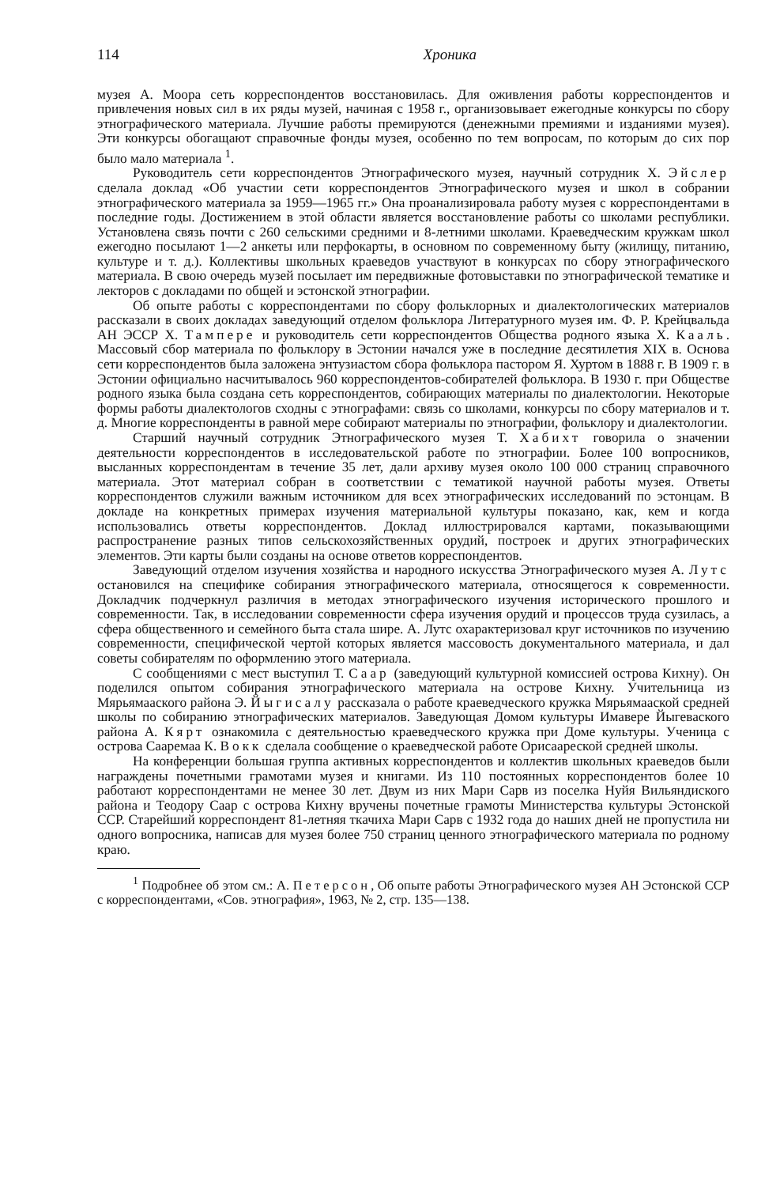114 Хроника
музея А. Моора сеть корреспондентов восстановилась. Для оживления работы корреспондентов и привлечения новых сил в их ряды музей, начиная с 1958 г., организовывает ежегодные конкурсы по сбору этнографического материала. Лучшие работы премируются (денежными премиями и изданиями музея). Эти конкурсы обогащают справочные фонды музея, особенно по тем вопросам, по которым до сих пор было мало материала <sup>1</sup>.
Руководитель сети корреспондентов Этнографического музея, научный сотрудник X. Эйслер сделала доклад «Об участии сети корреспондентов Этнографического музея и школ в собрании этнографического материала за 1959—1965 гг.» Она проанализировала работу музея с корреспондентами в последние годы. Достижением в этой области является восстановление работы со школами республики. Установлена связь почти с 260 сельскими средними и 8-летними школами. Краеведческим кружкам школ ежегодно посылают 1—2 анкеты или перфокарты, в основном по современному быту (жилищу, питанию, культуре и т. д.). Коллективы школьных краеведов участвуют в конкурсах по сбору этнографического материала. В свою очередь музей посылает им передвижные фотовыставки по этнографической тематике и лекторов с докладами по общей и эстонской этнографии.
Об опыте работы с корреспондентами по сбору фольклорных и диалектологических материалов рассказали в своих докладах заведующий отделом фольклора Литературного музея им. Ф. Р. Крейцвальда АН ЭССР X. Тампере и руководитель сети корреспондентов Общества родного языка X. Кааль. Массовый сбор материала по фольклору в Эстонии начался уже в последние десятилетия XIX в. Основа сети корреспондентов была заложена энтузиастом сбора фольклора пастором Я. Хуртом в 1888 г. В 1909 г. в Эстонии официально насчитывалось 960 корреспондентов-собирателей фольклора. В 1930 г. при Обществе родного языка была создана сеть корреспондентов, собирающих материалы по диалектологии. Некоторые формы работы диалектологов сходны с этнографами: связь со школами, конкурсы по сбору материалов и т. д. Многие корреспонденты в равной мере собирают материалы по этнографии, фольклору и диалектологии.
Старший научный сотрудник Этнографического музея Т. Хабихт говорила о значении деятельности корреспондентов в исследовательской работе по этнографии. Более 100 вопросников, высланных корреспондентам в течение 35 лет, дали архиву музея около 100 000 страниц справочного материала. Этот материал собран в соответствии с тематикой научной работы музея. Ответы корреспондентов служили важным источником для всех этнографических исследований по эстонцам. В докладе на конкретных примерах изучения материальной культуры показано, как, кем и когда использовались ответы корреспондентов. Доклад иллюстрировался картами, показывающими распространение разных типов сельскохозяйственных орудий, построек и других этнографических элементов. Эти карты были созданы на основе ответов корреспондентов.
Заведующий отделом изучения хозяйства и народного искусства Этнографического музея А. Лутс остановился на специфике собирания этнографического материала, относящегося к современности. Докладчик подчеркнул различия в методах этнографического изучения исторического прошлого и современности. Так, в исследовании современности сфера изучения орудий и процессов труда сузилась, а сфера общественного и семейного быта стала шире. А. Лутс охарактеризовал круг источников по изучению современности, специфической чертой которых является массовость документального материала, и дал советы собирателям по оформлению этого материала.
С сообщениями с мест выступил Т. Саар (заведующий культурной комиссией острова Кихну). Он поделился опытом собирания этнографического материала на острове Кихну. Учительница из Мярьямааского района Э. Йыгисалу рассказала о работе краеведческого кружка Мярьямааской средней школы по собиранию этнографических материалов. Заведующая Домом культуры Имавере Йыгеваского района А. Кярт ознакомила с деятельностью краеведческого кружка при Доме культуры. Ученица с острова Сааремаа К. Вокк сделала сообщение о краеведческой работе Орисаареской средней школы.
На конференции большая группа активных корреспондентов и коллектив школьных краеведов были награждены почетными грамотами музея и книгами. Из 110 постоянных корреспондентов более 10 работают корреспондентами не менее 30 лет. Двум из них Мари Сарв из поселка Нуйя Вильяндиского района и Теодору Саар с острова Кихну вручены почетные грамоты Министерства культуры Эстонской ССР. Старейший корреспондент 81-летняя ткачиха Мари Сарв с 1932 года до наших дней не пропустила ни одного вопросника, написав для музея более 750 страниц ценного этнографического материала по родному краю.
<sup>1</sup> Подробнее об этом см.: А. Петерсон, Об опыте работы Этнографического музея АН Эстонской ССР с корреспондентами, «Сов. этнография», 1963, № 2, стр. 135—138.